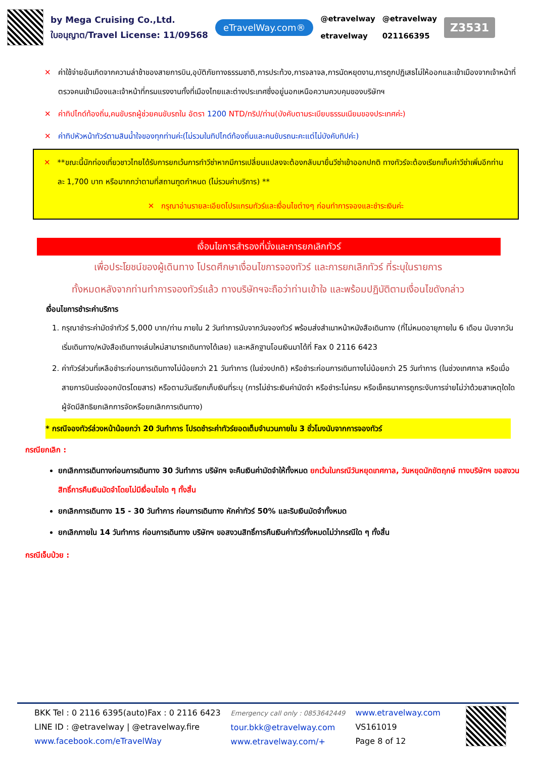by Mega Cruising Co.,Ltd.
ใบอนุญาต/Travel License: 11/09568
eTravelWay.com®
@etravelway
etravelway
@etravelway
021166395
Z3531
✕ ค่าใช้จ่ายอันเกิดจากความล่าช้าของสายการบิน,อุบัติภัยทางธรรมชาติ,การประท้วง,การจลาจล,การนัดหยุดงาน,การถูกปฏิเสธไม่ให้ออกและเข้าเมืองจากเจ้าหน้าที่ตรวจคนเข้าเมืองและเจ้าหน้าที่กรมแรงงานทั้งที่เมืองไทยและต่างประเทศซึ่งอยู่นอกเหนือความควบคุมของบริษัทฯ
✕ ค่าทิปไกด์ท้องถิ่น,คนขับรถผู้ช่วยคนขับรถใน อัตรา 1200 NTD/ทริป/ท่าน(บังคับตามระเบียบธรรมเนียมของประเทศค่ะ)
✕ ค่าทิปหัวหน้าทัวร์ตามสินน้ำใจของทุกท่านค่ะ(ไม่รวมในทิปไกด์ท้องถิ่นและคนขับรถนะคะแต่ไม่บังคับทิปค่ะ)
✕ **ขณะนี้นักท่องเที่ยวชาวไทยได้รับการยกเว้นการทำวีซ่าหากมีการเปลี่ยนแปลงจะต้องกลับมายื่นวีซ่าเข้าออกปกติ ทางทัวร์จะต้องเรียกเก็บค่าวีซ่าเพิ่มอีกท่านละ 1,700 บาท หรือมากกว่าตามที่สถานฑูตกำหนด (ไม่รวมค่าบริการ) **
✕ กรุณาอ่านรายละเอียดโปรแกรมทัวร์และเงื่อนไขต่างๆ ก่อนทำการจองและชำระเงินค่ะ
เงื่อนไขการสำรองที่นั่งและการยกเลิกทัวร์
เพื่อประโยชน์ของผู้เดินทาง โปรดศึกษาเงื่อนไขการจองทัวร์ และการยกเลิกทัวร์ ที่ระบุในรายการ
ทั้งหมดหลังจากท่านทำการจองทัวร์แล้ว ทางบริษัทฯจะถือว่าท่านเข้าใจ และพร้อมปฏิบัติตามเงื่อนไขดังกล่าว
เงื่อนไขการชำระค่าบริการ
1. กรุณาชำระค่ามัดจำทัวร์ 5,000 บาท/ท่าน ภายใน 2 วันทำการนับจากวันจองทัวร์ พร้อมส่งสำเนาหน้าหนังสือเดินทาง (ที่ไม่หมดอายุภายใน 6 เดือน นับจากวันเริ่มเดินทาง/หนังสือเดินทางเล่มใหม่สามารถเดินทางได้เลย) และหลักฐานโอนเงินมาได้ที่ Fax 0 2116 6423
2. ค่าทัวร์ส่วนที่เหลือชำระก่อนการเดินทางไม่น้อยกว่า 21 วันทำการ (ในช่วงปกติ) หรือชำระก่อนการเดินทางไม่น้อยกว่า 25 วันทำการ (ในช่วงเทศกาล หรือเมื่อสายการบินเร่งออกบัตรโดยสาร) หรือตามวันเรียกเก็บเงินที่ระบุ (การไม่ชำระเงินค่ามัดจำ หรือชำระไม่ครบ หรือเช็คธนาคารถูกระงับการจ่ายไม่ว่าด้วยสาเหตุใดใด ผู้จัดมีสิทธิยกเลิกการจัดหรือยกเลิกการเดินทาง)
* กรณีจองทัวร์ล่วงหน้าน้อยกว่า 20 วันทำการ โปรดชำระค่าทัวร์ยอดเต็มจำนวนภายใน 3 ชั่วโมงนับจากการจองทัวร์
กรณียกเลิก :
ยกเลิกการเดินทางก่อนการเดินทาง 30 วันทำการ บริษัทฯ จะคืนเงินค่ามัดจำให้ทั้งหมด ยกเว้นในกรณีวันหยุดเทศกาล, วันหยุดนักขัตฤกษ์ ทางบริษัทฯ ขอสงวนสิทธิ์การคืนเงินมัดจำโดยไม่มีเงื่อนไขใด ๆ ทั้งสิ้น
ยกเลิกการเดินทาง 15 - 30 วันทำการ ก่อนการเดินทาง หักค่าทัวร์ 50% และริบเงินมัดจำทั้งหมด
ยกเลิกภายใน 14 วันทำการ ก่อนการเดินทาง บริษัทฯ ขอสงวนสิทธิ์การคืนเงินค่าทัวร์ทั้งหมดไม่ว่ากรณีใด ๆ ทั้งสิ้น
กรณีเจ็บป่วย :
BKK Tel : 0 2116 6395(auto)Fax : 0 2116 6423
LINE ID : @etravelway | @etravelway.fire
www.facebook.com/eTravelWay
Emergency call only : 0853642449
tour.bkk@etravelway.com
www.etravelway.com/+
www.etravelway.com
VS161019
Page 8 of 12